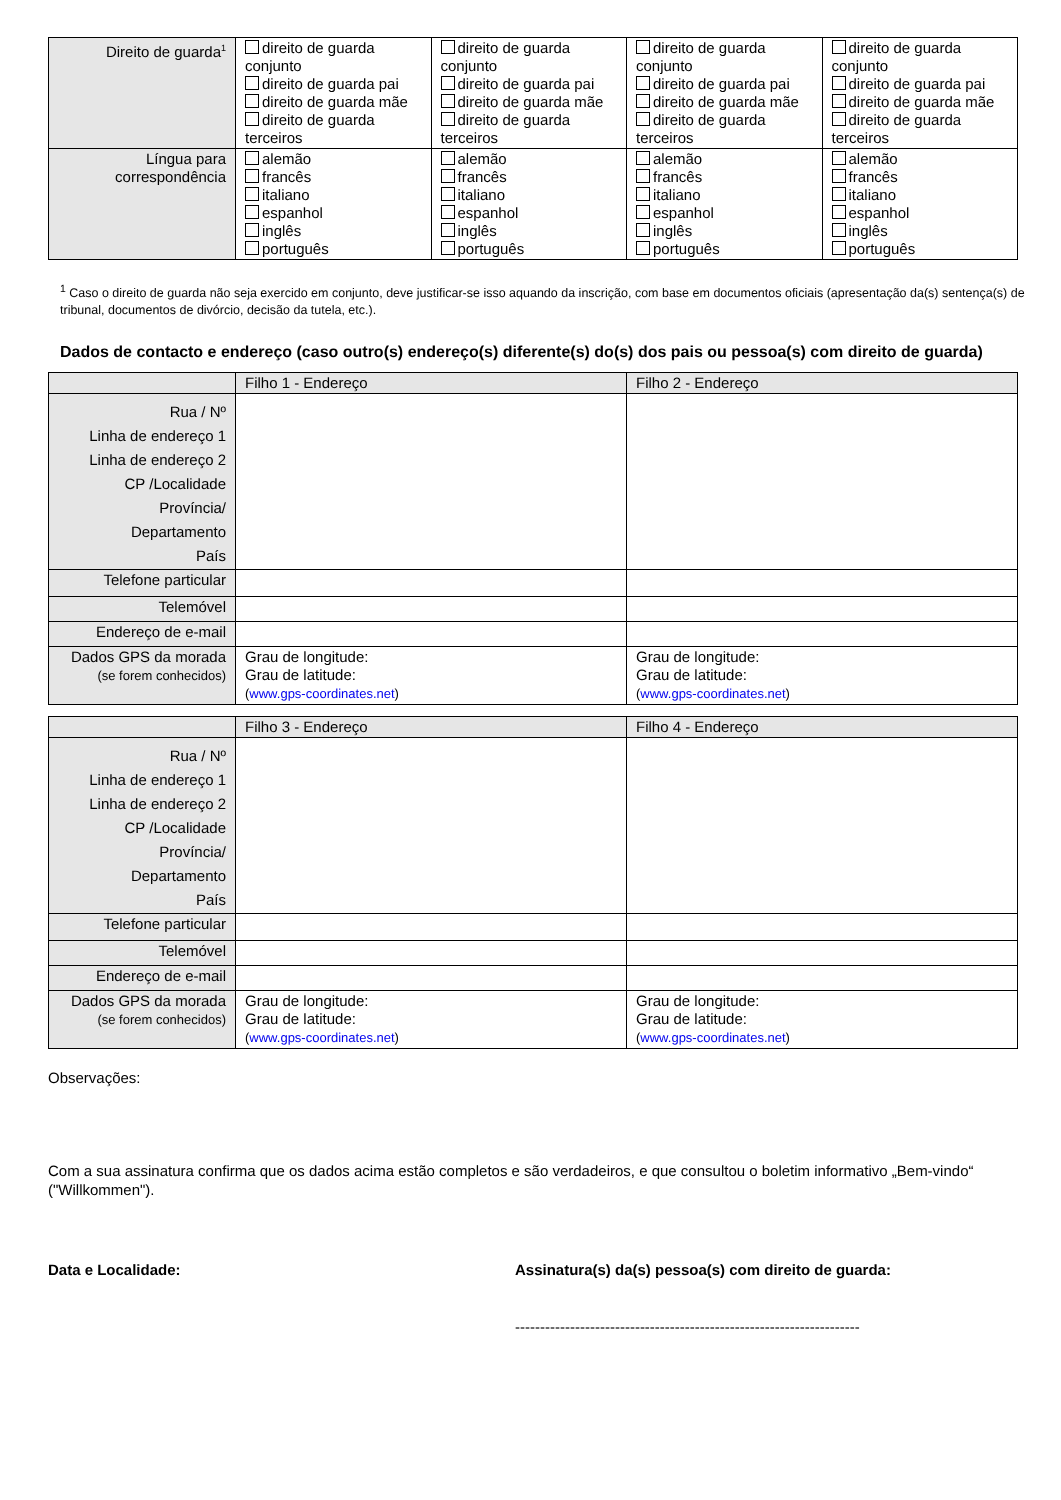| Direito de guarda<sup>1</sup> | direito de guarda conjunto direito de guarda pai direito de guarda mãe direito de guarda terceiros | direito de guarda conjunto direito de guarda pai direito de guarda mãe direito de guarda terceiros | direito de guarda conjunto direito de guarda pai direito de guarda mãe direito de guarda terceiros | direito de guarda conjunto direito de guarda pai direito de guarda mãe direito de guarda terceiros |
| Língua para correspondência | alemão francês italiano espanhol inglês português | alemão francês italiano espanhol inglês português | alemão francês italiano espanhol inglês português | alemão francês italiano espanhol inglês português |
<sup>1</sup> Caso o direito de guarda não seja exercido em conjunto, deve justificar-se isso aquando da inscrição, com base em documentos oficiais (apresentação da(s) sentença(s) de tribunal, documentos de divórcio, decisão da tutela, etc.).
Dados de contacto e endereço (caso outro(s) endereço(s) diferente(s) do(s) dos pais ou pessoa(s) com direito de guarda)
| | Filho 1 - Endereço | Filho 2 - Endereço |
| Rua / Nº Linha de endereço 1 Linha de endereço 2 CP /Localidade Província/ Departamento País | | |
| Telefone particular | | |
| Telemóvel | | |
| Endereço de e-mail | | |
| Dados GPS da morada (se forem conhecidos) | Grau de longitude: Grau de latitude: ( www.gps-coordinates.net ) | Grau de longitude: Grau de latitude: ( www.gps-coordinates.net ) |
| | Filho 3 - Endereço | Filho 4 - Endereço |
| Rua / Nº Linha de endereço 1 Linha de endereço 2 CP /Localidade Província/ Departamento País | | |
| Telefone particular | | |
| Telemóvel | | |
| Endereço de e-mail | | |
| Dados GPS da morada (se forem conhecidos) | Grau de longitude: Grau de latitude: ( www.gps-coordinates.net ) | Grau de longitude: Grau de latitude: ( www.gps-coordinates.net ) |
Observações:
Com a sua assinatura confirma que os dados acima estão completos e são verdadeiros, e que consultou o boletim informativo „Bem-vindo“ ("Willkommen").
Data e Localidade: Assinatura(s) da(s) pessoa(s) com direito de guarda:
---------------------------------------------------------------------